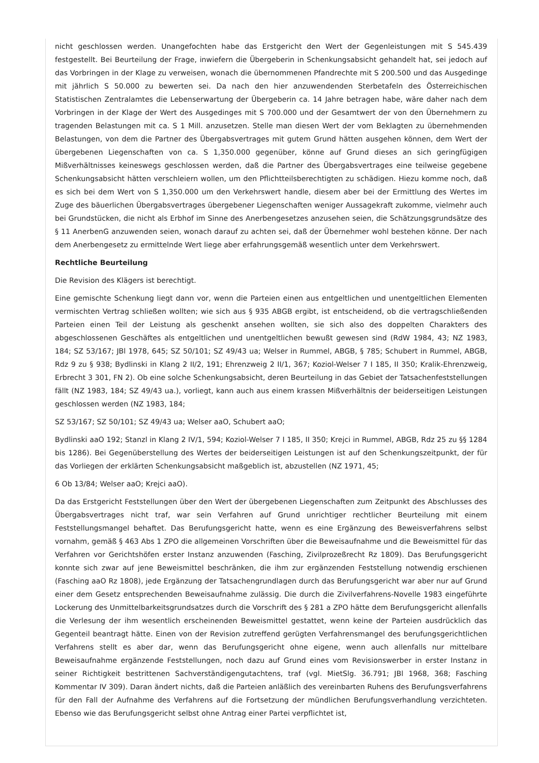nicht geschlossen werden. Unangefochten habe das Erstgericht den Wert der Gegenleistungen mit S 545.439 festgestellt. Bei Beurteilung der Frage, inwiefern die Übergeberin in Schenkungsabsicht gehandelt hat, sei jedoch auf das Vorbringen in der Klage zu verweisen, wonach die übernommenen Pfandrechte mit S 200.500 und das Ausgedinge mit jährlich S 50.000 zu bewerten sei. Da nach den hier anzuwendenden Sterbetafeln des Österreichischen Statistischen Zentralamtes die Lebenserwartung der Übergeberin ca. 14 Jahre betragen habe, wäre daher nach dem Vorbringen in der Klage der Wert des Ausgedinges mit S 700.000 und der Gesamtwert der von den Übernehmern zu tragenden Belastungen mit ca. S 1 Mill. anzusetzen. Stelle man diesen Wert der vom Beklagten zu übernehmenden Belastungen, von dem die Partner des Übergabsvertrages mit gutem Grund hätten ausgehen können, dem Wert der übergebenen Liegenschaften von ca. S 1,350.000 gegenüber, könne auf Grund dieses an sich geringfügigen Mißverhältnisses keineswegs geschlossen werden, daß die Partner des Übergabsvertrages eine teilweise gegebene Schenkungsabsicht hätten verschleiern wollen, um den Pflichtteilsberechtigten zu schädigen. Hiezu komme noch, daß es sich bei dem Wert von S 1,350.000 um den Verkehrswert handle, diesem aber bei der Ermittlung des Wertes im Zuge des bäuerlichen Übergabsvertrages übergebener Liegenschaften weniger Aussagekraft zukomme, vielmehr auch bei Grundstücken, die nicht als Erbhof im Sinne des Anerbengesetzes anzusehen seien, die Schätzungsgrundsätze des § 11 AnerbenG anzuwenden seien, wonach darauf zu achten sei, daß der Übernehmer wohl bestehen könne. Der nach dem Anerbengesetz zu ermittelnde Wert liege aber erfahrungsgemäß wesentlich unter dem Verkehrswert.
Rechtliche Beurteilung
Die Revision des Klägers ist berechtigt.
Eine gemischte Schenkung liegt dann vor, wenn die Parteien einen aus entgeltlichen und unentgeltlichen Elementen vermischten Vertrag schließen wollten; wie sich aus § 935 ABGB ergibt, ist entscheidend, ob die vertragschließenden Parteien einen Teil der Leistung als geschenkt ansehen wollten, sie sich also des doppelten Charakters des abgeschlossenen Geschäftes als entgeltlichen und unentgeltlichen bewußt gewesen sind (RdW 1984, 43; NZ 1983, 184; SZ 53/167; JBl 1978, 645; SZ 50/101; SZ 49/43 ua; Welser in Rummel, ABGB, § 785; Schubert in Rummel, ABGB, Rdz 9 zu § 938; Bydlinski in Klang 2 II/2, 191; Ehrenzweig 2 II/1, 367; Koziol-Welser 7 I 185, II 350; Kralik-Ehrenzweig, Erbrecht 3 301, FN 2). Ob eine solche Schenkungsabsicht, deren Beurteilung in das Gebiet der Tatsachenfeststellungen fällt (NZ 1983, 184; SZ 49/43 ua.), vorliegt, kann auch aus einem krassen Mißverhältnis der beiderseitigen Leistungen geschlossen werden (NZ 1983, 184;
SZ 53/167; SZ 50/101; SZ 49/43 ua; Welser aaO, Schubert aaO;
Bydlinski aaO 192; Stanzl in Klang 2 IV/1, 594; Koziol-Welser 7 I 185, II 350; Krejci in Rummel, ABGB, Rdz 25 zu §§ 1284 bis 1286). Bei Gegenüberstellung des Wertes der beiderseitigen Leistungen ist auf den Schenkungszeitpunkt, der für das Vorliegen der erklärten Schenkungsabsicht maßgeblich ist, abzustellen (NZ 1971, 45;
6 Ob 13/84; Welser aaO; Krejci aaO).
Da das Erstgericht Feststellungen über den Wert der übergebenen Liegenschaften zum Zeitpunkt des Abschlusses des Übergabsvertrages nicht traf, war sein Verfahren auf Grund unrichtiger rechtlicher Beurteilung mit einem Feststellungsmangel behaftet. Das Berufungsgericht hatte, wenn es eine Ergänzung des Beweisverfahrens selbst vornahm, gemäß § 463 Abs 1 ZPO die allgemeinen Vorschriften über die Beweisaufnahme und die Beweismittel für das Verfahren vor Gerichtshöfen erster Instanz anzuwenden (Fasching, Zivilprozeßrecht Rz 1809). Das Berufungsgericht konnte sich zwar auf jene Beweismittel beschränken, die ihm zur ergänzenden Feststellung notwendig erschienen (Fasching aaO Rz 1808), jede Ergänzung der Tatsachengrundlagen durch das Berufungsgericht war aber nur auf Grund einer dem Gesetz entsprechenden Beweisaufnahme zulässig. Die durch die Zivilverfahrens-Novelle 1983 eingeführte Lockerung des Unmittelbarkeitsgrundsatzes durch die Vorschrift des § 281 a ZPO hätte dem Berufungsgericht allenfalls die Verlesung der ihm wesentlich erscheinenden Beweismittel gestattet, wenn keine der Parteien ausdrücklich das Gegenteil beantragt hätte. Einen von der Revision zutreffend gerügten Verfahrensmangel des berufungsgerichtlichen Verfahrens stellt es aber dar, wenn das Berufungsgericht ohne eigene, wenn auch allenfalls nur mittelbare Beweisaufnahme ergänzende Feststellungen, noch dazu auf Grund eines vom Revisionswerber in erster Instanz in seiner Richtigkeit bestrittenen Sachverständigengutachtens, traf (vgl. MietSlg. 36.791; JBl 1968, 368; Fasching Kommentar IV 309). Daran ändert nichts, daß die Parteien anläßlich des vereinbarten Ruhens des Berufungsverfahrens für den Fall der Aufnahme des Verfahrens auf die Fortsetzung der mündlichen Berufungsverhandlung verzichteten. Ebenso wie das Berufungsgericht selbst ohne Antrag einer Partei verpflichtet ist,